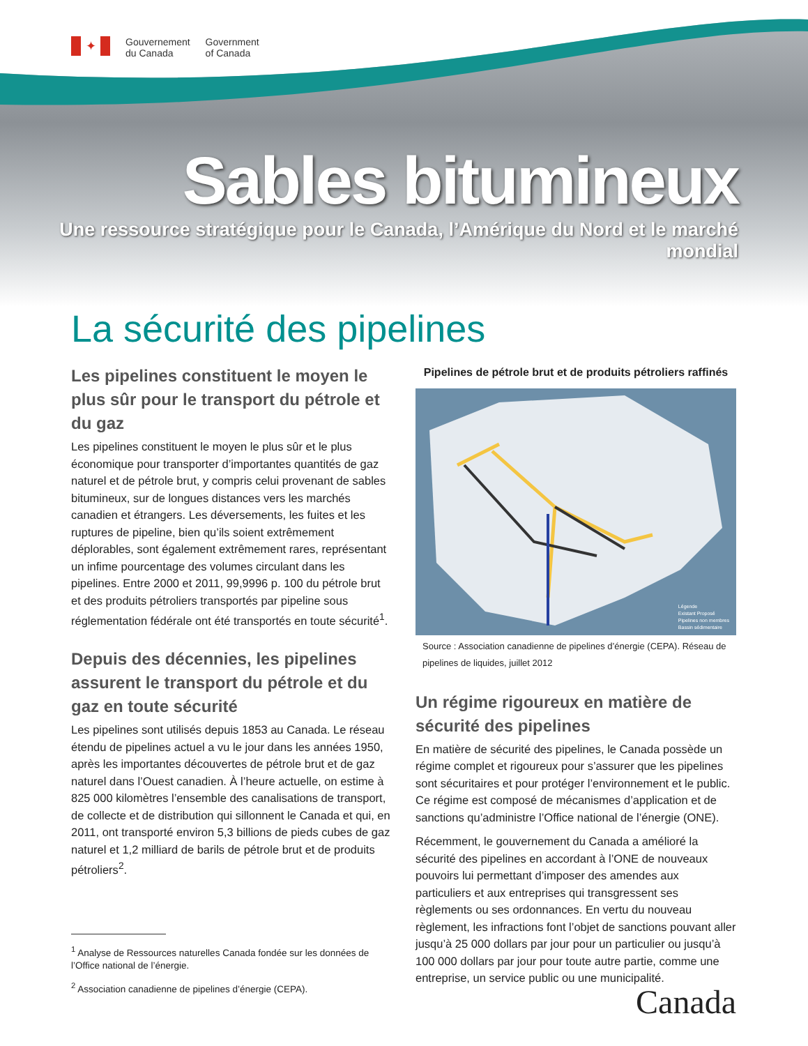✦
Gouvernement
du Canada
Government
of Canada
Sables bitumineux
Une ressource stratégique pour le Canada, l’Amérique du Nord et le marché mondial
La sécurité des pipelines
Les pipelines constituent le moyen le plus sûr pour le transport du pétrole et du gaz
Les pipelines constituent le moyen le plus sûr et le plus économique pour transporter d’importantes quantités de gaz naturel et de pétrole brut, y compris celui provenant de sables bitumineux, sur de longues distances vers les marchés canadien et étrangers. Les déversements, les fuites et les ruptures de pipeline, bien qu’ils soient extrêmement déplorables, sont également extrêmement rares, représentant un infime pourcentage des volumes circulant dans les pipelines. Entre 2000 et 2011, 99,9996 p. 100 du pétrole brut et des produits pétroliers transportés par pipeline sous réglementation fédérale ont été transportés en toute sécurité<sup>1</sup>.
Depuis des décennies, les pipelines assurent le transport du pétrole et du gaz en toute sécurité
Les pipelines sont utilisés depuis 1853 au Canada. Le réseau étendu de pipelines actuel a vu le jour dans les années 1950, après les importantes découvertes de pétrole brut et de gaz naturel dans l’Ouest canadien. À l’heure actuelle, on estime à 825 000 kilomètres l’ensemble des canalisations de transport, de collecte et de distribution qui sillonnent le Canada et qui, en 2011, ont transporté environ 5,3 billions de pieds cubes de gaz naturel et 1,2 milliard de barils de pétrole brut et de produits pétroliers<sup>2</sup>.
<sup>1</sup> Analyse de Ressources naturelles Canada fondée sur les données de l’Office national de l’énergie.
<sup>2</sup> Association canadienne de pipelines d’énergie (CEPA).
Pipelines de pétrole brut et de produits pétroliers raffinés
Légende
Existant Proposé
Pipelines non membres
Bassin sédimentaire
Source : Association canadienne de pipelines d’énergie (CEPA). Réseau de pipelines de liquides, juillet 2012
Un régime rigoureux en matière de sécurité des pipelines
En matière de sécurité des pipelines, le Canada possède un régime complet et rigoureux pour s’assurer que les pipelines sont sécuritaires et pour protéger l’environnement et le public. Ce régime est composé de mécanismes d’application et de sanctions qu’administre l’Office national de l’énergie (ONE).
Récemment, le gouvernement du Canada a amélioré la sécurité des pipelines en accordant à l’ONE de nouveaux pouvoirs lui permettant d’imposer des amendes aux particuliers et aux entreprises qui transgressent ses règlements ou ses ordonnances. En vertu du nouveau règlement, les infractions font l’objet de sanctions pouvant aller jusqu’à 25 000 dollars par jour pour un particulier ou jusqu’à 100 000 dollars par jour pour toute autre partie, comme une entreprise, un service public ou une municipalité.
Canada